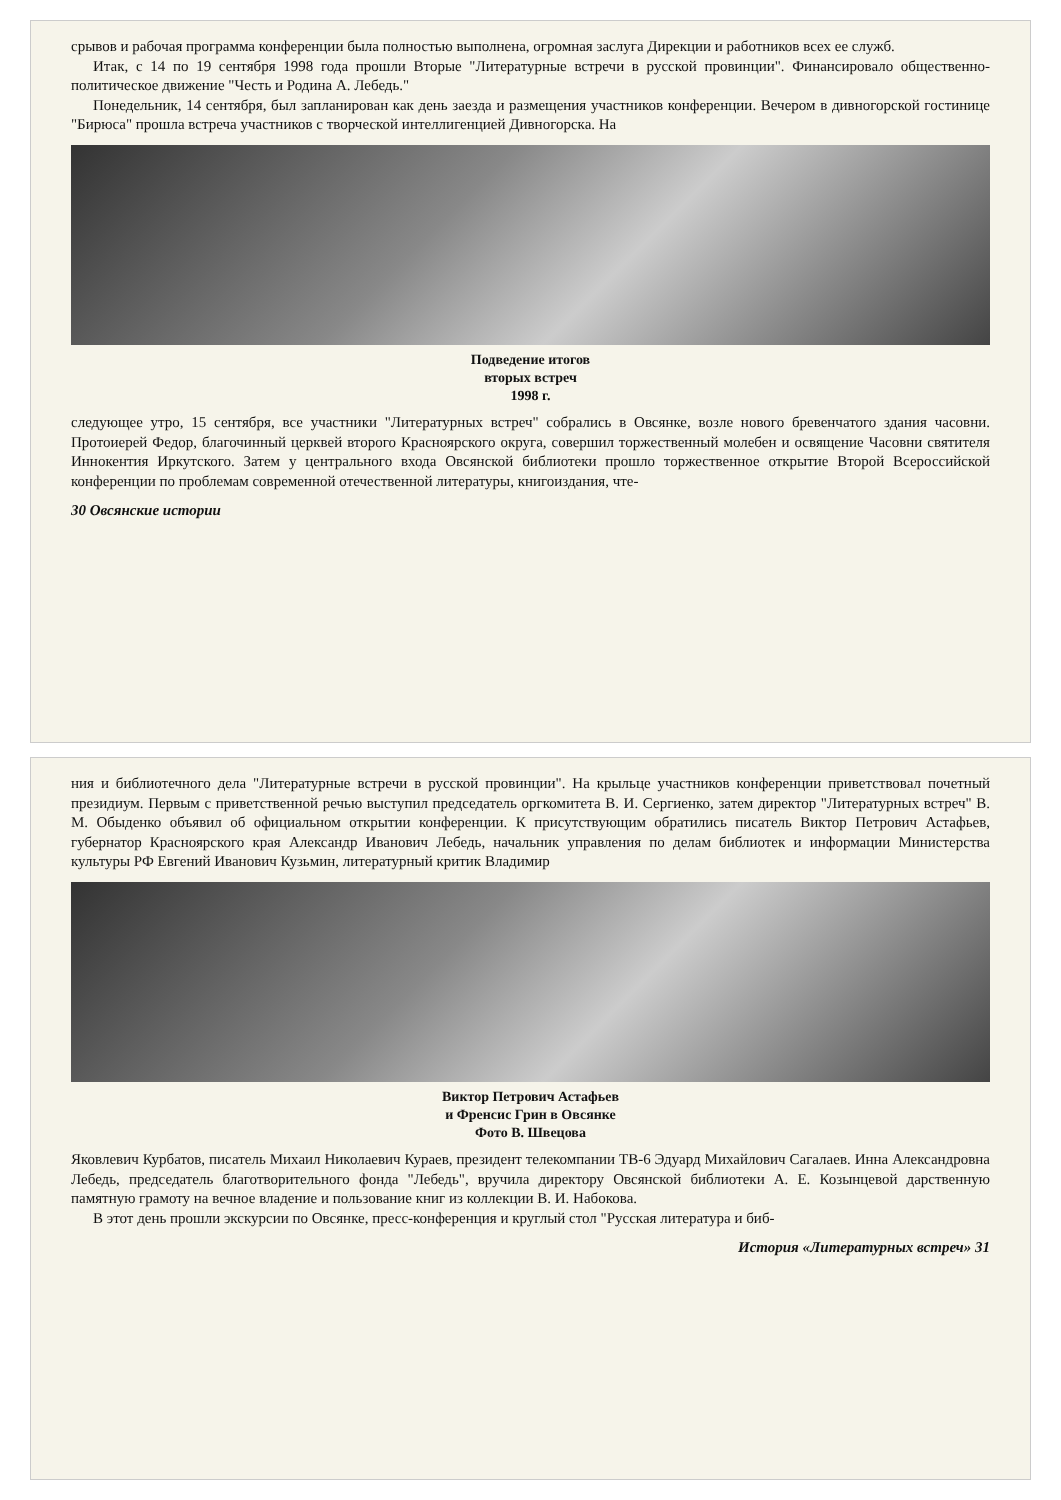срывов и рабочая программа конференции была полностью выполнена, огромная заслуга Дирекции и работников всех ее служб.
Итак, с 14 по 19 сентября 1998 года прошли Вторые "Литературные встречи в русской провинции". Финансировало общественно-политическое движение "Честь и Родина А. Лебедь."
Понедельник, 14 сентября, был запланирован как день заезда и размещения участников конференции. Вечером в дивногорской гостинице "Бирюса" прошла встреча участников с творческой интеллигенцией Дивногорска. На
Подведение итогов
вторых встреч
1998 г.
следующее утро, 15 сентября, все участники "Литературных встреч" собрались в Овсянке, возле нового бревенчатого здания часовни. Протоиерей Федор, благочинный церквей второго Красноярского округа, совершил торжественный молебен и освящение Часовни святителя Иннокентия Иркутского. Затем у центрального входа Овсянской библиотеки прошло торжественное открытие Второй Всероссийской конференции по проблемам современной отечественной литературы, книгоиздания, чте-
30 Овсянские истории
ния и библиотечного дела "Литературные встречи в русской провинции". На крыльце участников конференции приветствовал почетный президиум. Первым с приветственной речью выступил председатель оргкомитета В. И. Сергиенко, затем директор "Литературных встреч" В. М. Обыденко объявил об официальном открытии конференции. К присутствующим обратились писатель Виктор Петрович Астафьев, губернатор Красноярского края Александр Иванович Лебедь, начальник управления по делам библиотек и информации Министерства культуры РФ Евгений Иванович Кузьмин, литературный критик Владимир
Виктор Петрович Астафьев
и Френсис Грин в Овсянке
Фото В. Швецова
Яковлевич Курбатов, писатель Михаил Николаевич Кураев, президент телекомпании ТВ-6 Эдуард Михайлович Сагалаев. Инна Александровна Лебедь, председатель благотворительного фонда "Лебедь", вручила директору Овсянской библиотеки А. Е. Козынцевой дарственную памятную грамоту на вечное владение и пользование книг из коллекции В. И. Набокова.
В этот день прошли экскурсии по Овсянке, пресс-конференция и круглый стол "Русская литература и биб-
История «Литературных встреч» 31